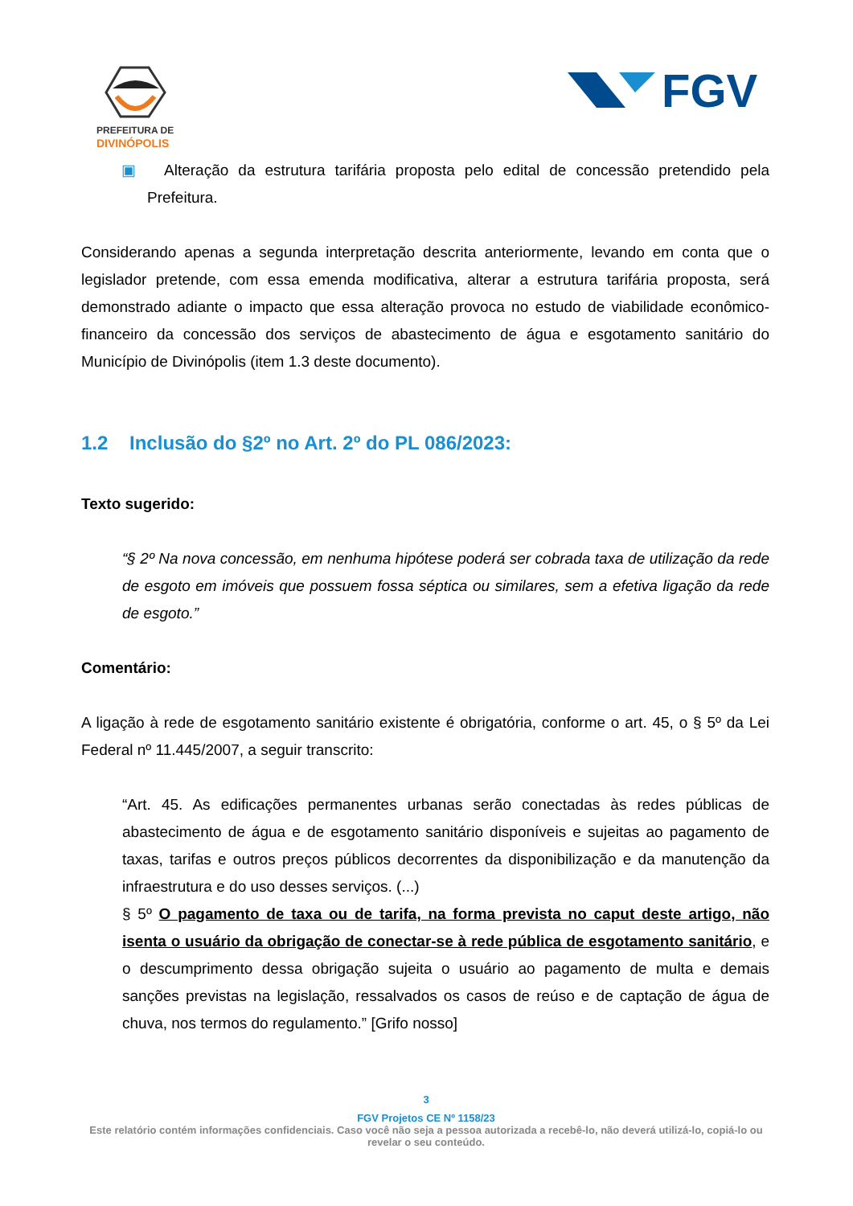PREFEITURA DE
DIVINÓPOLIS
FGV
▣ Alteração da estrutura tarifária proposta pelo edital de concessão pretendido pela Prefeitura.
Considerando apenas a segunda interpretação descrita anteriormente, levando em conta que o legislador pretende, com essa emenda modificativa, alterar a estrutura tarifária proposta, será demonstrado adiante o impacto que essa alteração provoca no estudo de viabilidade econômico-financeiro da concessão dos serviços de abastecimento de água e esgotamento sanitário do Município de Divinópolis (item 1.3 deste documento).
1.2 Inclusão do §2º no Art. 2º do PL 086/2023:
Texto sugerido:
“§ 2º Na nova concessão, em nenhuma hipótese poderá ser cobrada taxa de utilização da rede de esgoto em imóveis que possuem fossa séptica ou similares, sem a efetiva ligação da rede de esgoto.”
Comentário:
A ligação à rede de esgotamento sanitário existente é obrigatória, conforme o art. 45, o § 5º da Lei Federal nº 11.445/2007, a seguir transcrito:
“Art. 45. As edificações permanentes urbanas serão conectadas às redes públicas de abastecimento de água e de esgotamento sanitário disponíveis e sujeitas ao pagamento de taxas, tarifas e outros preços públicos decorrentes da disponibilização e da manutenção da infraestrutura e do uso desses serviços. (...)
§ 5º O pagamento de taxa ou de tarifa, na forma prevista no caput deste artigo, não isenta o usuário da obrigação de conectar-se à rede pública de esgotamento sanitário, e o descumprimento dessa obrigação sujeita o usuário ao pagamento de multa e demais sanções previstas na legislação, ressalvados os casos de reúso e de captação de água de chuva, nos termos do regulamento.” [Grifo nosso]
3
FGV Projetos CE Nº 1158/23
Este relatório contém informações confidenciais. Caso você não seja a pessoa autorizada a recebê-lo, não deverá utilizá-lo, copiá-lo ou revelar o seu conteúdo.